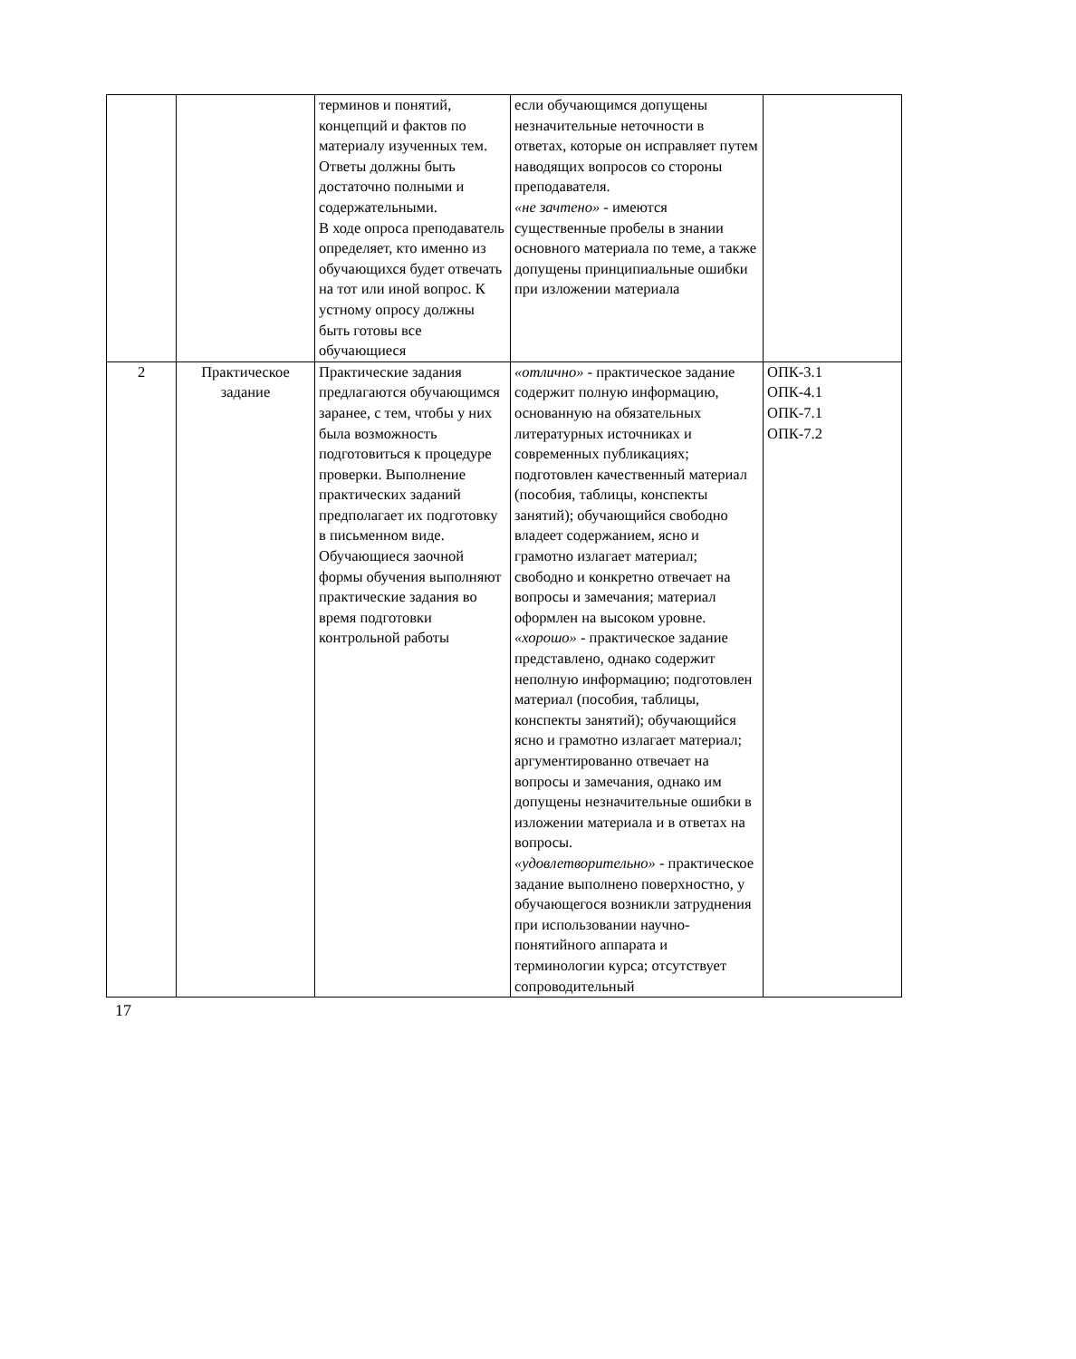| | | терминов и понятий, концепций и фактов по материалу изученных тем. Ответы должны быть достаточно полными и содержательными. В ходе опроса преподаватель определяет, кто именно из обучающихся будет отвечать на тот или иной вопрос. К устному опросу должны быть готовы все обучающиеся | если обучающимся допущены незначительные неточности в ответах, которые он исправляет путем наводящих вопросов со стороны преподавателя. «не зачтено» - имеются существенные пробелы в знании основного материала по теме, а также допущены принципиальные ошибки при изложении материала | |
| 2 | Практическое задание | Практические задания предлагаются обучающимся заранее, с тем, чтобы у них была возможность подготовиться к процедуре проверки. Выполнение практических заданий предполагает их подготовку в письменном виде. Обучающиеся заочной формы обучения выполняют практические задания во время подготовки контрольной работы | «отлично» - практическое задание содержит полную информацию, основанную на обязательных литературных источниках и современных публикациях; подготовлен качественный материал (пособия, таблицы, конспекты занятий); обучающийся свободно владеет содержанием, ясно и грамотно излагает материал; свободно и конкретно отвечает на вопросы и замечания; материал оформлен на высоком уровне. «хорошо» - практическое задание представлено, однако содержит неполную информацию; подготовлен материал (пособия, таблицы, конспекты занятий); обучающийся ясно и грамотно излагает материал; аргументированно отвечает на вопросы и замечания, однако им допущены незначительные ошибки в изложении материала и в ответах на вопросы. «удовлетворительно» - практическое задание выполнено поверхностно, у обучающегося возникли затруднения при использовании научно-понятийного аппарата и терминологии курса; отсутствует сопроводительный | ОПК-3.1 ОПК-4.1 ОПК-7.1 ОПК-7.2 |
17